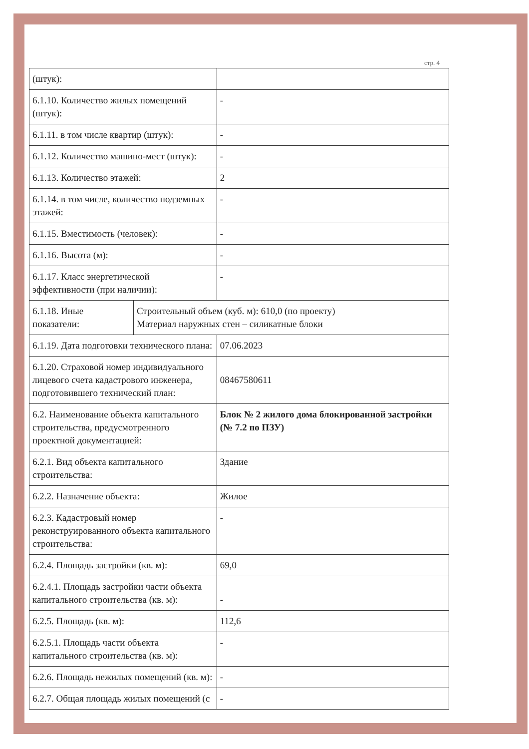стр. 4
| (штук): | | |
| 6.1.10. Количество жилых помещений (штук): | | - |
| 6.1.11. в том числе квартир (штук): | | - |
| 6.1.12. Количество машино-мест (штук): | | - |
| 6.1.13. Количество этажей: | | 2 |
| 6.1.14. в том числе, количество подземных этажей: | | - |
| 6.1.15. Вместимость (человек): | | - |
| 6.1.16. Высота (м): | | - |
| 6.1.17. Класс энергетической эффективности (при наличии): | | - |
| 6.1.18. Иные показатели: | Строительный объем (куб. м): 610,0 (по проекту) Материал наружных стен – силикатные блоки | |
| 6.1.19. Дата подготовки технического плана: | | 07.06.2023 |
| 6.1.20. Страховой номер индивидуального лицевого счета кадастрового инженера, подготовившего технический план: | | 08467580611 |
| 6.2. Наименование объекта капитального строительства, предусмотренного проектной документацией: | | Блок № 2 жилого дома блокированной застройки (№ 7.2 по ПЗУ) |
| 6.2.1. Вид объекта капитального строительства: | | Здание |
| 6.2.2. Назначение объекта: | | Жилое |
| 6.2.3. Кадастровый номер реконструированного объекта капитального строительства: | | - |
| 6.2.4. Площадь застройки (кв. м): | | 69,0 |
| 6.2.4.1. Площадь застройки части объекта капитального строительства (кв. м): | | - |
| 6.2.5. Площадь (кв. м): | | 112,6 |
| 6.2.5.1. Площадь части объекта капитального строительства (кв. м): | | - |
| 6.2.6. Площадь нежилых помещений (кв. м): | | - |
| 6.2.7. Общая площадь жилых помещений (с | | - |